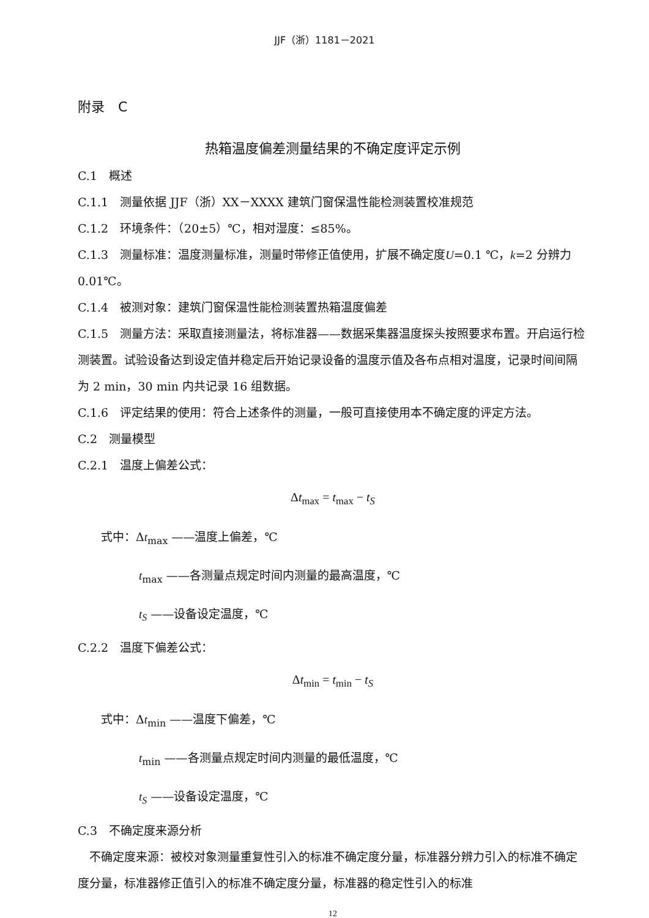JJF（浙）1181－2021
附录　C
热箱温度偏差测量结果的不确定度评定示例
C.1　概述
C.1.1　测量依据 JJF（浙）XX－XXXX 建筑门窗保温性能检测装置校准规范
C.1.2　环境条件：（20±5）℃，相对湿度：≤85%。
C.1.3　测量标准：温度测量标准，测量时带修正值使用，扩展不确定度U=0.1 ℃，k=2 分辨力 0.01℃。
C.1.4　被测对象：建筑门窗保温性能检测装置热箱温度偏差
C.1.5　测量方法：采取直接测量法，将标准器——数据采集器温度探头按照要求布置。开启运行检测装置。试验设备达到设定值并稳定后开始记录设备的温度示值及各布点相对温度，记录时间间隔为 2 min，30 min 内共记录 16 组数据。
C.1.6　评定结果的使用：符合上述条件的测量，一般可直接使用本不确定度的评定方法。
C.2　测量模型
C.2.1　温度上偏差公式：
Δt<sub>max</sub> = t<sub>max</sub> − t<sub>S</sub>
式中：Δt<sub>max</sub> ——温度上偏差，℃
t<sub>max</sub> ——各测量点规定时间内测量的最高温度，℃
t<sub>S</sub> ——设备设定温度，℃
C.2.2　温度下偏差公式：
Δt<sub>min</sub> = t<sub>min</sub> − t<sub>S</sub>
式中：Δt<sub>min</sub> ——温度下偏差，℃
t<sub>min</sub> ——各测量点规定时间内测量的最低温度，℃
t<sub>S</sub> ——设备设定温度，℃
C.3　不确定度来源分析
　不确定度来源：被校对象测量重复性引入的标准不确定度分量，标准器分辨力引入的标准不确定度分量，标准器修正值引入的标准不确定度分量，标准器的稳定性引入的标准
12